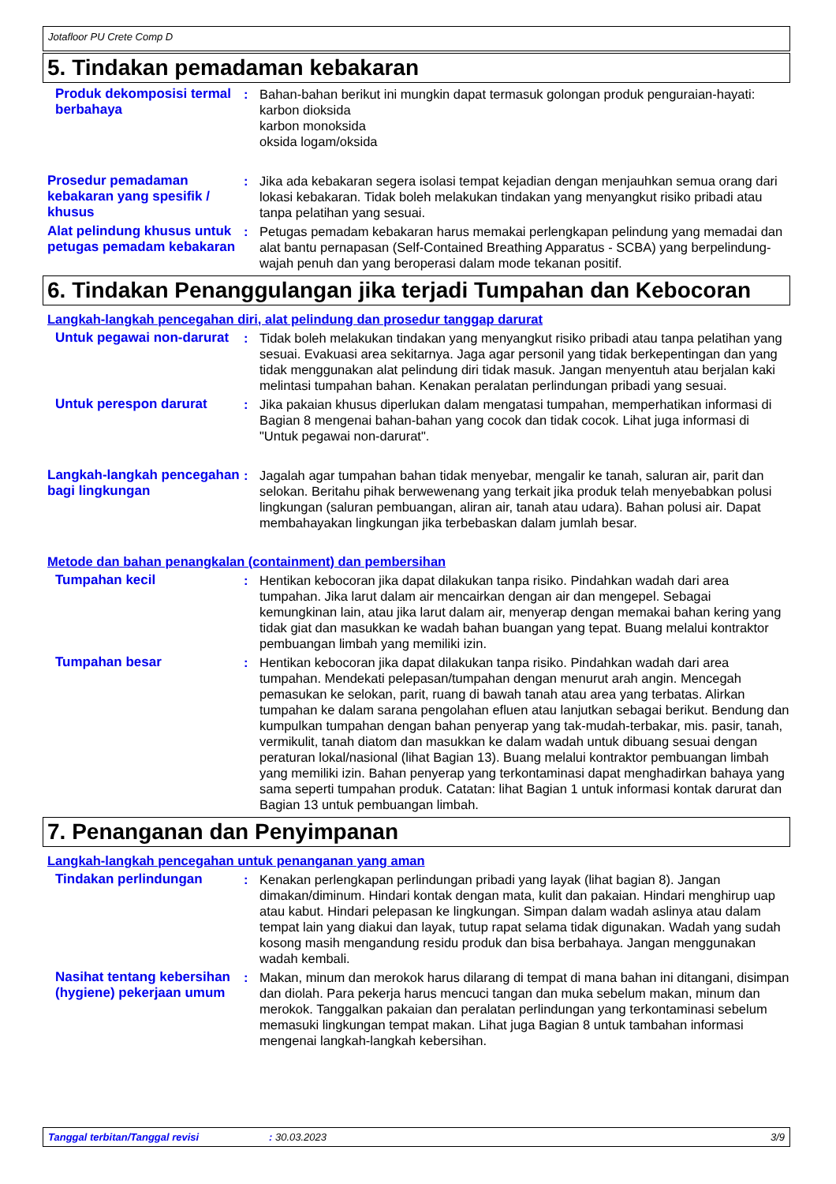Jotafloor PU Crete Comp D
5. Tindakan pemadaman kebakaran
Produk dekomposisi termal berbahaya
: Bahan-bahan berikut ini mungkin dapat termasuk golongan produk penguraian-hayati:
karbon dioksida
karbon monoksida
oksida logam/oksida
Prosedur pemadaman kebakaran yang spesifik / khusus
: Jika ada kebakaran segera isolasi tempat kejadian dengan menjauhkan semua orang dari lokasi kebakaran. Tidak boleh melakukan tindakan yang menyangkut risiko pribadi atau tanpa pelatihan yang sesuai.
Alat pelindung khusus untuk petugas pemadam kebakaran
: Petugas pemadam kebakaran harus memakai perlengkapan pelindung yang memadai dan alat bantu pernapasan (Self-Contained Breathing Apparatus - SCBA) yang berpelindung-wajah penuh dan yang beroperasi dalam mode tekanan positif.
6. Tindakan Penanggulangan jika terjadi Tumpahan dan Kebocoran
Langkah-langkah pencegahan diri, alat pelindung dan prosedur tanggap darurat
Untuk pegawai non-darurat : Tidak boleh melakukan tindakan yang menyangkut risiko pribadi atau tanpa pelatihan yang sesuai. Evakuasi area sekitarnya. Jaga agar personil yang tidak berkepentingan dan yang tidak menggunakan alat pelindung diri tidak masuk. Jangan menyentuh atau berjalan kaki melintasi tumpahan bahan. Kenakan peralatan perlindungan pribadi yang sesuai.
Untuk perespon darurat : Jika pakaian khusus diperlukan dalam mengatasi tumpahan, memperhatikan informasi di Bagian 8 mengenai bahan-bahan yang cocok dan tidak cocok. Lihat juga informasi di "Untuk pegawai non-darurat".
Langkah-langkah pencegahan bagi lingkungan
: Jagalah agar tumpahan bahan tidak menyebar, mengalir ke tanah, saluran air, parit dan selokan. Beritahu pihak berwewenang yang terkait jika produk telah menyebabkan polusi lingkungan (saluran pembuangan, aliran air, tanah atau udara). Bahan polusi air. Dapat membahayakan lingkungan jika terbebaskan dalam jumlah besar.
Metode dan bahan penangkalan (containment) dan pembersihan
Tumpahan kecil : Hentikan kebocoran jika dapat dilakukan tanpa risiko. Pindahkan wadah dari area tumpahan. Jika larut dalam air mencairkan dengan air dan mengepel. Sebagai kemungkinan lain, atau jika larut dalam air, menyerap dengan memakai bahan kering yang tidak giat dan masukkan ke wadah bahan buangan yang tepat. Buang melalui kontraktor pembuangan limbah yang memiliki izin.
Tumpahan besar : Hentikan kebocoran jika dapat dilakukan tanpa risiko. Pindahkan wadah dari area tumpahan. Mendekati pelepasan/tumpahan dengan menurut arah angin. Mencegah pemasukan ke selokan, parit, ruang di bawah tanah atau area yang terbatas. Alirkan tumpahan ke dalam sarana pengolahan efluen atau lanjutkan sebagai berikut. Bendung dan kumpulkan tumpahan dengan bahan penyerap yang tak-mudah-terbakar, mis. pasir, tanah, vermikulit, tanah diatom dan masukkan ke dalam wadah untuk dibuang sesuai dengan peraturan lokal/nasional (lihat Bagian 13). Buang melalui kontraktor pembuangan limbah yang memiliki izin. Bahan penyerap yang terkontaminasi dapat menghadirkan bahaya yang sama seperti tumpahan produk. Catatan: lihat Bagian 1 untuk informasi kontak darurat dan Bagian 13 untuk pembuangan limbah.
7. Penanganan dan Penyimpanan
Langkah-langkah pencegahan untuk penanganan yang aman
Tindakan perlindungan : Kenakan perlengkapan perlindungan pribadi yang layak (lihat bagian 8). Jangan dimakan/diminum. Hindari kontak dengan mata, kulit dan pakaian. Hindari menghirup uap atau kabut. Hindari pelepasan ke lingkungan. Simpan dalam wadah aslinya atau dalam tempat lain yang diakui dan layak, tutup rapat selama tidak digunakan. Wadah yang sudah kosong masih mengandung residu produk dan bisa berbahaya. Jangan menggunakan wadah kembali.
Nasihat tentang kebersihan (hygiene) pekerjaan umum
: Makan, minum dan merokok harus dilarang di tempat di mana bahan ini ditangani, disimpan dan diolah. Para pekerja harus mencuci tangan dan muka sebelum makan, minum dan merokok. Tanggalkan pakaian dan peralatan perlindungan yang terkontaminasi sebelum memasuki lingkungan tempat makan. Lihat juga Bagian 8 untuk tambahan informasi mengenai langkah-langkah kebersihan.
Tanggal terbitan/Tanggal revisi: 30.03.2023 3/9